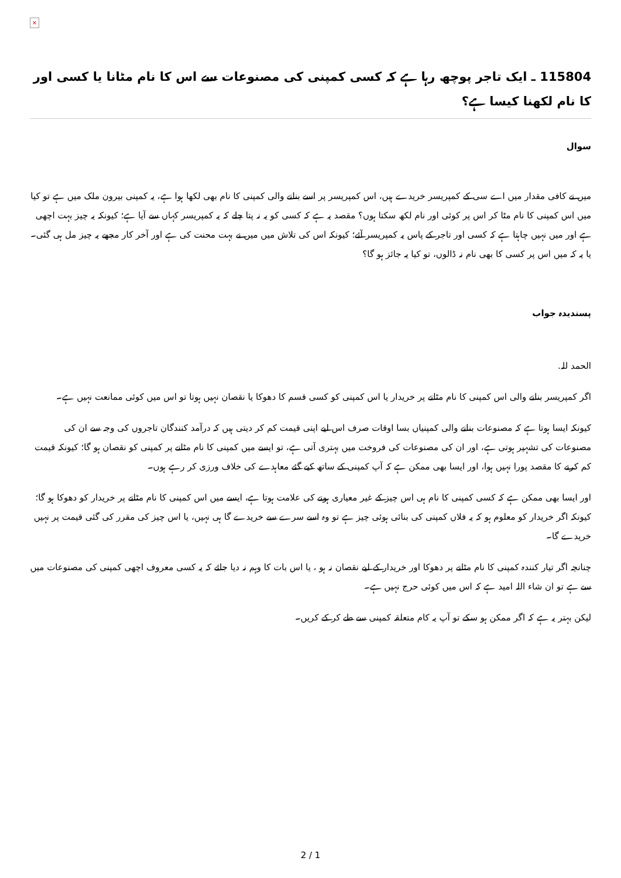×
115804 ـ ایک تاجر پوچھ رہا ہے کہ کسی کمپنی کی مصنوعات سے اس کا نام مٹانا یا کسی اور کا نام لکھنا کیسا ہے؟
سوال
میں نے کافی مقدار میں اے سی کے کمپریسر خریدے ہیں، اس کمپریسر پر اسے بنانے والی کمپنی کا نام بھی لکھا ہوا ہے، یہ کمپنی بیرون ملک میں ہے تو کیا میں اس کمپنی کا نام مٹا کر اس پر کوئی اور نام لکھ سکتا ہوں؟ مقصد یہ ہے کہ کسی کو یہ نہ پتا چلے کہ یہ کمپریسر کہاں سے آیا ہے؛ کیونکہ یہ چیز بہت اچھی ہے اور میں نہیں چاہتا ہے کہ کسی اور تاجر کے پاس یہ کمپریسر آئے؛ کیونکہ اس کی تلاش میں میں نے بہت محنت کی ہے اور آخر کار مجھے یہ چیز مل ہی گئی۔ یا یہ کہ میں اس پر کسی کا بھی نام نہ ڈالوں، تو کیا یہ جائز ہو گا؟
پسندیدہ جواب
الحمد للہ.
اگر کمپریسر بنانے والی اس کمپنی کا نام مٹانے پر خریدار یا اس کمپنی کو کسی قسم کا دھوکا یا نقصان نہیں ہوتا تو اس میں کوئی ممانعت نہیں ہے۔
کیونکہ ایسا ہوتا ہے کہ مصنوعات بنانے والی کمپنیاں بسا اوقات صرف اس لیے اپنی قیمت کم کر دیتی ہیں کہ درآمد کنندگان تاجروں کی وجہ سے ان کی مصنوعات کی تشہیر ہوتی ہے، اور ان کی مصنوعات کی فروخت میں بہتری آتی ہے، تو ایسے میں کمپنی کا نام مٹانے پر کمپنی کو نقصان ہو گا؛ کیونکہ قیمت کم کرنے کا مقصد پورا نہیں ہوا، اور ایسا بھی ممکن ہے کہ آپ کمپنی کے ساتھ کیے گئے معاہدے کی خلاف ورزی کر رہے ہوں۔
اور ایسا بھی ممکن ہے کہ کسی کمپنی کا نام ہی اس چیز کے غیر معیاری ہونے کی علامت ہوتا ہے، ایسے میں اس کمپنی کا نام مٹانے پر خریدار کو دھوکا ہو گا؛ کیونکہ اگر خریدار کو معلوم ہو کہ یہ فلاں کمپنی کی بنائی ہوئی چیز ہے تو وہ اسے سرے سے خریدے گا ہی نہیں، یا اس چیز کی مقرر کی گئی قیمت پر نہیں خریدے گا۔
چنانچہ اگر تیار کنندہ کمپنی کا نام مٹانے پر دھوکا اور خریدار کے لیے نقصان نہ ہو ، یا اس بات کا وہم نہ دیا جائے کہ یہ کسی معروف اچھی کمپنی کی مصنوعات میں سے ہے تو ان شاء اللہ امید ہے کہ اس میں کوئی حرج نہیں ہے۔
لیکن بہتر یہ ہے کہ اگر ممکن ہو سکے تو آپ یہ کام متعلقہ کمپنی سے طے کر کے کریں۔
2 / 1